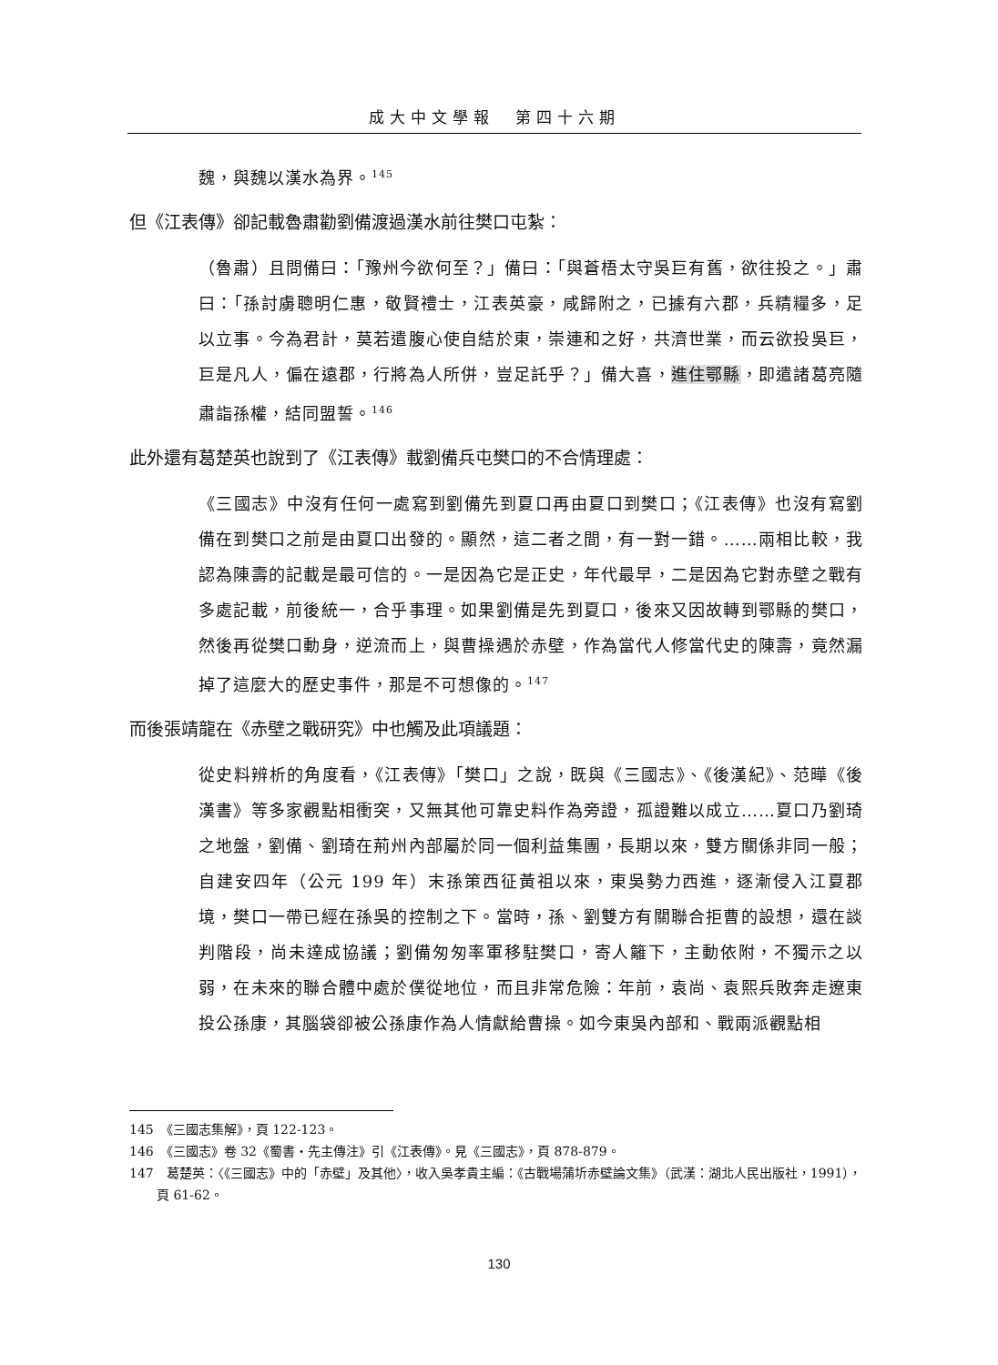成大中文學報　第四十六期
魏，與魏以漢水為界。<sup>145</sup>
但《江表傳》卻記載魯肅勸劉備渡過漢水前往樊口屯紮：
（魯肅）且問備曰：「豫州今欲何至？」備曰：「與蒼梧太守吳巨有舊，欲往投之。」肅曰：「孫討虜聰明仁惠，敬賢禮士，江表英豪，咸歸附之，已據有六郡，兵精糧多，足以立事。今為君計，莫若遣腹心使自結於東，崇連和之好，共濟世業，而云欲投吳巨，巨是凡人，偏在遠郡，行將為人所併，豈足託乎？」備大喜，進住鄂縣，即遣諸葛亮隨肅詣孫權，結同盟誓。<sup>146</sup>
此外還有葛楚英也說到了《江表傳》載劉備兵屯樊口的不合情理處：
《三國志》中沒有任何一處寫到劉備先到夏口再由夏口到樊口；《江表傳》也沒有寫劉備在到樊口之前是由夏口出發的。顯然，這二者之間，有一對一錯。……兩相比較，我認為陳壽的記載是最可信的。一是因為它是正史，年代最早，二是因為它對赤壁之戰有多處記載，前後統一，合乎事理。如果劉備是先到夏口，後來又因故轉到鄂縣的樊口，然後再從樊口動身，逆流而上，與曹操遇於赤壁，作為當代人修當代史的陳壽，竟然漏掉了這麼大的歷史事件，那是不可想像的。<sup>147</sup>
而後張靖龍在《赤壁之戰研究》中也觸及此項議題：
從史料辨析的角度看，《江表傳》「樊口」之說，既與《三國志》、《後漢紀》、范曄《後漢書》等多家觀點相衝突，又無其他可靠史料作為旁證，孤證難以成立……夏口乃劉琦之地盤，劉備、劉琦在荊州內部屬於同一個利益集團，長期以來，雙方關係非同一般；自建安四年（公元 199 年）末孫策西征黃祖以來，東吳勢力西進，逐漸侵入江夏郡境，樊口一帶已經在孫吳的控制之下。當時，孫、劉雙方有關聯合拒曹的設想，還在談判階段，尚未達成協議；劉備匆匆率軍移駐樊口，寄人籬下，主動依附，不獨示之以弱，在未來的聯合體中處於僕從地位，而且非常危險：年前，袁尚、袁熙兵敗奔走遼東投公孫康，其腦袋卻被公孫康作為人情獻給曹操。如今東吳內部和、戰兩派觀點相
145　《三國志集解》，頁 122-123。
146　《三國志》卷 32《蜀書‧先主傳注》引《江表傳》。見《三國志》，頁 878-879。
147　葛楚英：〈《三國志》中的「赤壁」及其他〉，收入吳孝貴主編：《古戰場蒲圻赤壁論文集》（武漢：湖北人民出版社，1991），頁 61-62。
130